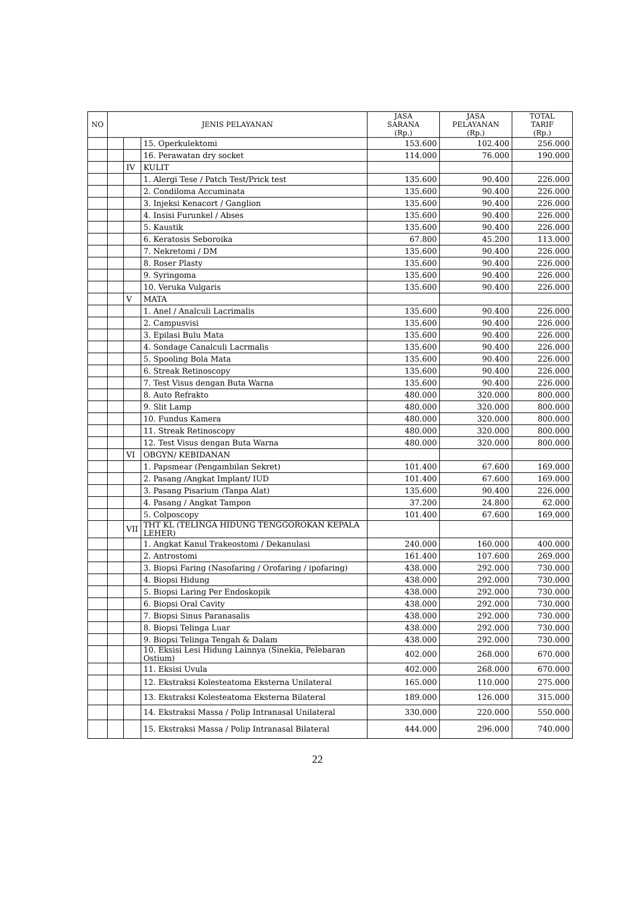| NO | JENIS PELAYANAN | | | JASA SARANA (Rp.) | JASA PELAYANAN (Rp.) | TOTAL TARIF (Rp.) |
| --- | --- | --- | --- | --- | --- | --- |
| | | | 15. Operkulektomi | 153.600 | 102.400 | 256.000 |
| | | | 16. Perawatan dry socket | 114.000 | 76.000 | 190.000 |
| | | IV | KULIT | | | |
| | | | 1. Alergi Tese / Patch Test/Prick test | 135.600 | 90.400 | 226.000 |
| | | | 2. Condiloma Accuminata | 135.600 | 90.400 | 226.000 |
| | | | 3. Injeksi Kenacort / Ganglion | 135.600 | 90.400 | 226.000 |
| | | | 4. Insisi Furunkel / Abses | 135.600 | 90.400 | 226.000 |
| | | | 5. Kaustik | 135.600 | 90.400 | 226.000 |
| | | | 6. Keratosis Seboroika | 67.800 | 45.200 | 113.000 |
| | | | 7. Nekretomi / DM | 135.600 | 90.400 | 226.000 |
| | | | 8. Roser Plasty | 135.600 | 90.400 | 226.000 |
| | | | 9. Syringoma | 135.600 | 90.400 | 226.000 |
| | | | 10. Veruka Vulgaris | 135.600 | 90.400 | 226.000 |
| | | V | MATA | | | |
| | | | 1. Anel / Analculi Lacrimalis | 135.600 | 90.400 | 226.000 |
| | | | 2. Campusvisi | 135.600 | 90.400 | 226.000 |
| | | | 3. Epilasi Bulu Mata | 135.600 | 90.400 | 226.000 |
| | | | 4. Sondage Canalculi Lacrmalis | 135.600 | 90.400 | 226.000 |
| | | | 5. Spooling Bola Mata | 135.600 | 90.400 | 226.000 |
| | | | 6. Streak Retinoscopy | 135.600 | 90.400 | 226.000 |
| | | | 7. Test Visus dengan Buta Warna | 135.600 | 90.400 | 226.000 |
| | | | 8. Auto Refrakto | 480.000 | 320.000 | 800.000 |
| | | | 9. Slit Lamp | 480.000 | 320.000 | 800.000 |
| | | | 10. Fundus Kamera | 480.000 | 320.000 | 800.000 |
| | | | 11. Streak Retinoscopy | 480.000 | 320.000 | 800.000 |
| | | | 12. Test Visus dengan Buta Warna | 480.000 | 320.000 | 800.000 |
| | | VI | OBGYN/ KEBIDANAN | | | |
| | | | 1. Papsmear (Pengambilan Sekret) | 101.400 | 67.600 | 169.000 |
| | | | 2. Pasang /Angkat Implant/ IUD | 101.400 | 67.600 | 169.000 |
| | | | 3. Pasang Pisarium (Tanpa Alat) | 135.600 | 90.400 | 226.000 |
| | | | 4. Pasang / Angkat Tampon | 37.200 | 24.800 | 62.000 |
| | | | 5. Colposcopy | 101.400 | 67.600 | 169.000 |
| | | VII | THT KL (TELINGA HIDUNG TENGGOROKAN KEPALA LEHER) | | | |
| | | | 1. Angkat Kanul Trakeostomi / Dekanulasi | 240.000 | 160.000 | 400.000 |
| | | | 2. Antrostomi | 161.400 | 107.600 | 269.000 |
| | | | 3. Biopsi Faring (Nasofaring / Orofaring / ipofaring) | 438.000 | 292.000 | 730.000 |
| | | | 4. Biopsi Hidung | 438.000 | 292.000 | 730.000 |
| | | | 5. Biopsi Laring Per Endoskopik | 438.000 | 292.000 | 730.000 |
| | | | 6. Biopsi Oral Cavity | 438.000 | 292.000 | 730.000 |
| | | | 7. Biopsi Sinus Paranasalis | 438.000 | 292.000 | 730.000 |
| | | | 8. Biopsi Telinga Luar | 438.000 | 292.000 | 730.000 |
| | | | 9. Biopsi Telinga Tengah & Dalam | 438.000 | 292.000 | 730.000 |
| | | | 10. Eksisi Lesi Hidung Lainnya (Sinekia, Pelebaran Ostium) | 402.000 | 268.000 | 670.000 |
| | | | 11. Eksisi Uvula | 402.000 | 268.000 | 670.000 |
| | | | 12. Ekstraksi Kolesteatoma Eksterna Unilateral | 165.000 | 110.000 | 275.000 |
| | | | 13. Ekstraksi Kolesteatoma Eksterna Bilateral | 189.000 | 126.000 | 315.000 |
| | | | 14. Ekstraksi Massa / Polip Intranasal Unilateral | 330.000 | 220.000 | 550.000 |
| | | | 15. Ekstraksi Massa / Polip Intranasal Bilateral | 444.000 | 296.000 | 740.000 |
22